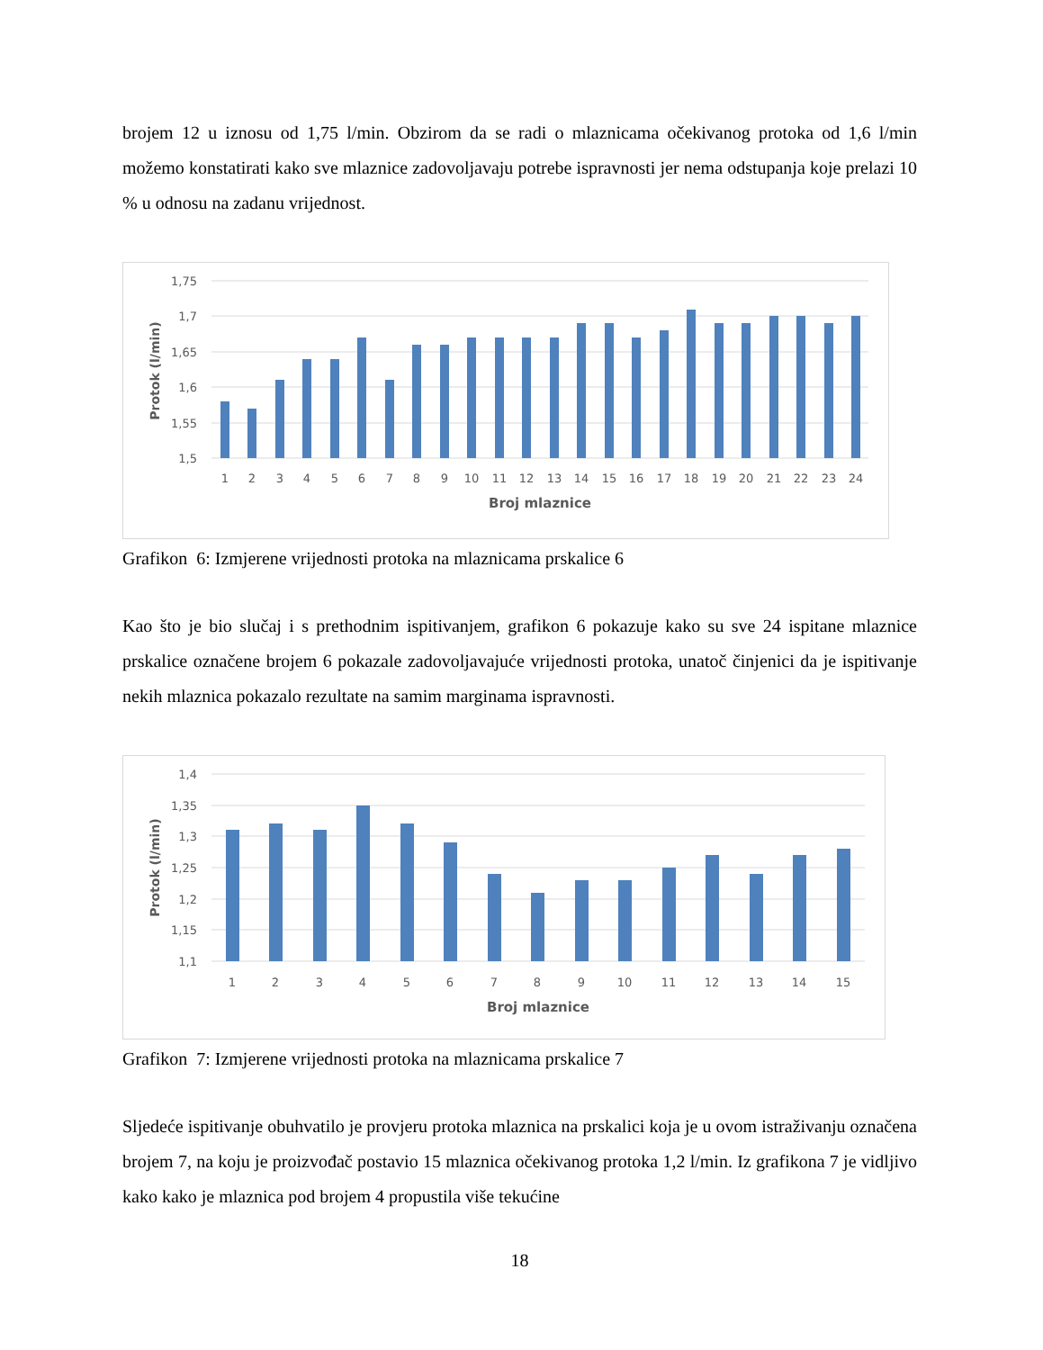brojem 12 u iznosu od 1,75 l/min. Obzirom da se radi o mlaznicama očekivanog protoka od 1,6 l/min možemo konstatirati kako sve mlaznice zadovoljavaju potrebe ispravnosti jer nema odstupanja koje prelazi 10 % u odnosu na zadanu vrijednost.
1,75
1,7
1,65
1,6
1,55
1,5
Protok (l/min)
1
2
3
4
5
6
7
8
9
10
11
12
13
14
15
16
17
18
19
20
21
22
23
24
Broj mlaznice
Grafikon 6: Izmjerene vrijednosti protoka na mlaznicama prskalice 6
Kao što je bio slučaj i s prethodnim ispitivanjem, grafikon 6 pokazuje kako su sve 24 ispitane mlaznice prskalice označene brojem 6 pokazale zadovoljavajuće vrijednosti protoka, unatoč činjenici da je ispitivanje nekih mlaznica pokazalo rezultate na samim marginama ispravnosti.
1,4
1,35
1,3
1,25
1,2
1,15
1,1
Protok (l/min)
1
2
3
4
5
6
7
8
9
10
11
12
13
14
15
Broj mlaznice
Grafikon 7: Izmjerene vrijednosti protoka na mlaznicama prskalice 7
Sljedeće ispitivanje obuhvatilo je provjeru protoka mlaznica na prskalici koja je u ovom istraživanju označena brojem 7, na koju je proizvođač postavio 15 mlaznica očekivanog protoka 1,2 l/min. Iz grafikona 7 je vidljivo kako kako je mlaznica pod brojem 4 propustila više tekućine
18